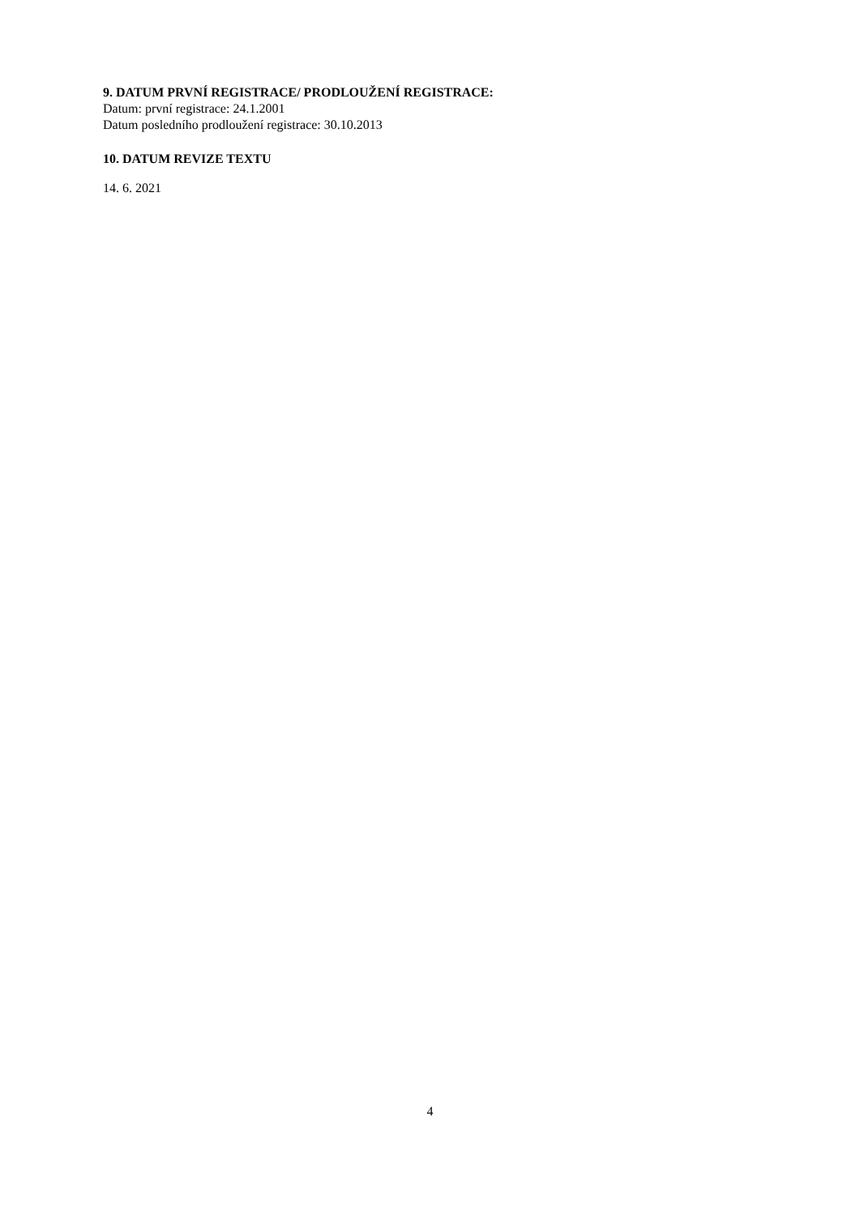9. DATUM PRVNÍ REGISTRACE/ PRODLOUŽENÍ REGISTRACE:
Datum: první registrace: 24.1.2001
Datum posledního prodloužení registrace: 30.10.2013
10. DATUM REVIZE TEXTU
14. 6. 2021
4